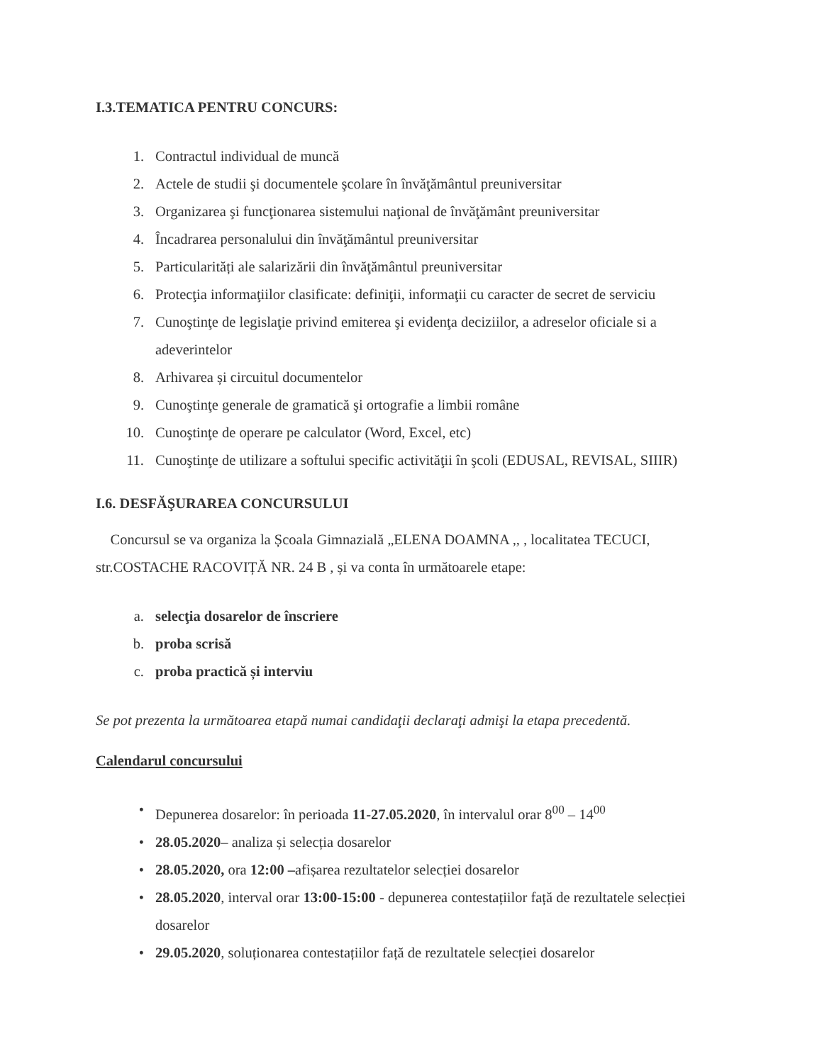I.3.TEMATICA PENTRU CONCURS:
1. Contractul individual de muncă
2. Actele de studii şi documentele şcolare în învăţământul preuniversitar
3. Organizarea şi funcţionarea sistemului naţional de învăţământ preuniversitar
4. Încadrarea personalului din învăţământul preuniversitar
5. Particularități ale salarizării din învăţământul preuniversitar
6. Protecţia informaţiilor clasificate: definiţii, informaţii cu caracter de secret de serviciu
7. Cunoştinţe de legislaţie privind emiterea şi evidenţa deciziilor, a adreselor oficiale si a adeverintelor
8. Arhivarea și circuitul documentelor
9. Cunoştinţe generale de gramatică şi ortografie a limbii române
10. Cunoştinţe de operare pe calculator (Word, Excel, etc)
11. Cunoştinţe de utilizare a softului specific activităţii în şcoli (EDUSAL, REVISAL, SIIIR)
I.6. DESFĂŞURAREA CONCURSULUI
Concursul se va organiza la Școala Gimnazială „ELENA DOAMNA ,, , localitatea TECUCI, str.COSTACHE RACOVIȚĂ NR. 24 B , și va conta în următoarele etape:
a. selecţia dosarelor de înscriere
b. proba scrisă
c. proba practică și interviu
Se pot prezenta la următoarea etapă numai candidaţii declaraţi admişi la etapa precedentă.
Calendarul concursului
• Depunerea dosarelor: în perioada 11-27.05.2020, în intervalul orar 8<sup>00</sup> – 14<sup>00</sup>
• 28.05.2020– analiza și selecția dosarelor
• 28.05.2020, ora 12:00 –afișarea rezultatelor selecției dosarelor
• 28.05.2020, interval orar 13:00-15:00 - depunerea contestațiilor față de rezultatele selecției dosarelor
• 29.05.2020, soluționarea contestațiilor față de rezultatele selecției dosarelor